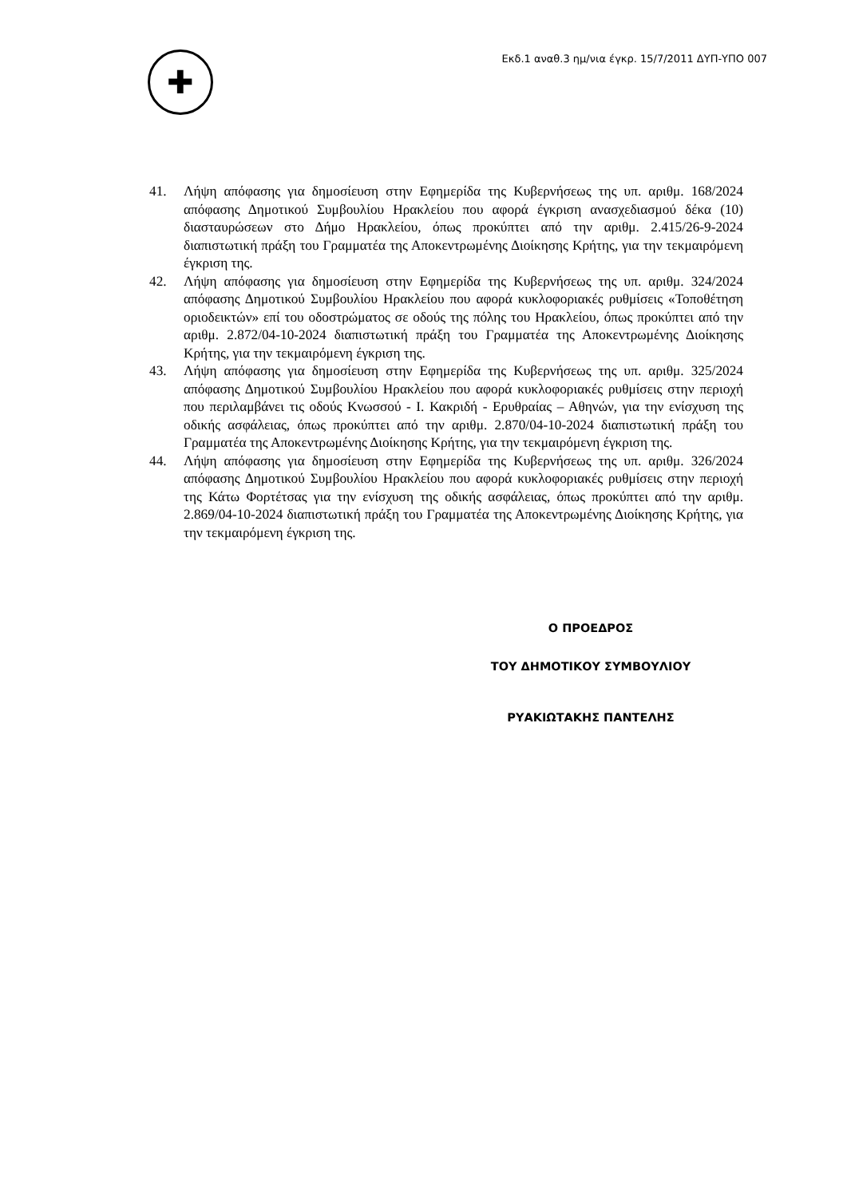✚
Εκδ.1 αναθ.3 ημ/νια έγκρ. 15/7/2011 ΔΥΠ-ΥΠΟ 007
41. Λήψη απόφασης για δημοσίευση στην Εφημερίδα της Κυβερνήσεως της υπ. αριθμ. 168/2024 απόφασης Δημοτικού Συμβουλίου Ηρακλείου που αφορά έγκριση ανασχεδιασμού δέκα (10) διασταυρώσεων στο Δήμο Ηρακλείου, όπως προκύπτει από την αριθμ. 2.415/26-9-2024 διαπιστωτική πράξη του Γραμματέα της Αποκεντρωμένης Διοίκησης Κρήτης, για την τεκμαιρόμενη έγκριση της.
42. Λήψη απόφασης για δημοσίευση στην Εφημερίδα της Κυβερνήσεως της υπ. αριθμ. 324/2024 απόφασης Δημοτικού Συμβουλίου Ηρακλείου που αφορά κυκλοφοριακές ρυθμίσεις «Τοποθέτηση οριοδεικτών» επί του οδοστρώματος σε οδούς της πόλης του Ηρακλείου, όπως προκύπτει από την αριθμ. 2.872/04-10-2024 διαπιστωτική πράξη του Γραμματέα της Αποκεντρωμένης Διοίκησης Κρήτης, για την τεκμαιρόμενη έγκριση της.
43. Λήψη απόφασης για δημοσίευση στην Εφημερίδα της Κυβερνήσεως της υπ. αριθμ. 325/2024 απόφασης Δημοτικού Συμβουλίου Ηρακλείου που αφορά κυκλοφοριακές ρυθμίσεις στην περιοχή που περιλαμβάνει τις οδούς Κνωσσού - Ι. Κακριδή - Ερυθραίας – Αθηνών, για την ενίσχυση της οδικής ασφάλειας, όπως προκύπτει από την αριθμ. 2.870/04-10-2024 διαπιστωτική πράξη του Γραμματέα της Αποκεντρωμένης Διοίκησης Κρήτης, για την τεκμαιρόμενη έγκριση της.
44. Λήψη απόφασης για δημοσίευση στην Εφημερίδα της Κυβερνήσεως της υπ. αριθμ. 326/2024 απόφασης Δημοτικού Συμβουλίου Ηρακλείου που αφορά κυκλοφοριακές ρυθμίσεις στην περιοχή της Κάτω Φορτέτσας για την ενίσχυση της οδικής ασφάλειας, όπως προκύπτει από την αριθμ. 2.869/04-10-2024 διαπιστωτική πράξη του Γραμματέα της Αποκεντρωμένης Διοίκησης Κρήτης, για την τεκμαιρόμενη έγκριση της.
Ο ΠΡΟΕΔΡΟΣ
ΤΟΥ ΔΗΜΟΤΙΚΟΥ ΣΥΜΒΟΥΛΙΟΥ
ΡΥΑΚΙΩΤΑΚΗΣ ΠΑΝΤΕΛΗΣ